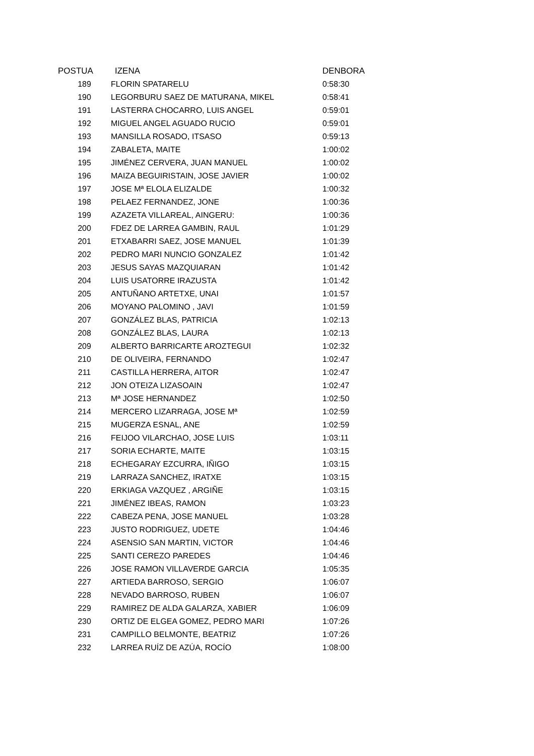| POSTUA | IZENA | DENBORA |
| --- | --- | --- |
| 189 | FLORIN SPATARELU | 0:58:30 |
| 190 | LEGORBURU SAEZ DE MATURANA, MIKEL | 0:58:41 |
| 191 | LASTERRA CHOCARRO, LUIS ANGEL | 0:59:01 |
| 192 | MIGUEL ANGEL AGUADO RUCIO | 0:59:01 |
| 193 | MANSILLA ROSADO, ITSASO | 0:59:13 |
| 194 | ZABALETA, MAITE | 1:00:02 |
| 195 | JIMÉNEZ CERVERA, JUAN MANUEL | 1:00:02 |
| 196 | MAIZA BEGUIRISTAIN, JOSE JAVIER | 1:00:02 |
| 197 | JOSE Mª ELOLA ELIZALDE | 1:00:32 |
| 198 | PELAEZ FERNANDEZ, JONE | 1:00:36 |
| 199 | AZAZETA VILLAREAL, AINGERU: | 1:00:36 |
| 200 | FDEZ DE LARREA GAMBIN, RAUL | 1:01:29 |
| 201 | ETXABARRI SAEZ, JOSE MANUEL | 1:01:39 |
| 202 | PEDRO MARI NUNCIO GONZALEZ | 1:01:42 |
| 203 | JESUS SAYAS MAZQUIARAN | 1:01:42 |
| 204 | LUIS USATORRE IRAZUSTA | 1:01:42 |
| 205 | ANTUÑANO ARTETXE, UNAI | 1:01:57 |
| 206 | MOYANO PALOMINO , JAVI | 1:01:59 |
| 207 | GONZÁLEZ BLAS, PATRICIA | 1:02:13 |
| 208 | GONZÁLEZ BLAS, LAURA | 1:02:13 |
| 209 | ALBERTO BARRICARTE AROZTEGUI | 1:02:32 |
| 210 | DE OLIVEIRA, FERNANDO | 1:02:47 |
| 211 | CASTILLA HERRERA, AITOR | 1:02:47 |
| 212 | JON OTEIZA LIZASOAIN | 1:02:47 |
| 213 | Mª JOSE HERNANDEZ | 1:02:50 |
| 214 | MERCERO LIZARRAGA, JOSE Mª | 1:02:59 |
| 215 | MUGERZA ESNAL, ANE | 1:02:59 |
| 216 | FEIJOO VILARCHAO, JOSE LUIS | 1:03:11 |
| 217 | SORIA ECHARTE, MAITE | 1:03:15 |
| 218 | ECHEGARAY EZCURRA, IÑIGO | 1:03:15 |
| 219 | LARRAZA SANCHEZ, IRATXE | 1:03:15 |
| 220 | ERKIAGA VAZQUEZ , ARGIÑE | 1:03:15 |
| 221 | JIMÉNEZ IBEAS, RAMON | 1:03:23 |
| 222 | CABEZA PENA, JOSE MANUEL | 1:03:28 |
| 223 | JUSTO RODRIGUEZ, UDETE | 1:04:46 |
| 224 | ASENSIO SAN MARTIN, VICTOR | 1:04:46 |
| 225 | SANTI CEREZO PAREDES | 1:04:46 |
| 226 | JOSE RAMON VILLAVERDE GARCIA | 1:05:35 |
| 227 | ARTIEDA BARROSO, SERGIO | 1:06:07 |
| 228 | NEVADO BARROSO, RUBEN | 1:06:07 |
| 229 | RAMIREZ DE ALDA GALARZA, XABIER | 1:06:09 |
| 230 | ORTIZ DE ELGEA GOMEZ, PEDRO MARI | 1:07:26 |
| 231 | CAMPILLO BELMONTE, BEATRIZ | 1:07:26 |
| 232 | LARREA RUÍZ DE AZÚA, ROCÍO | 1:08:00 |